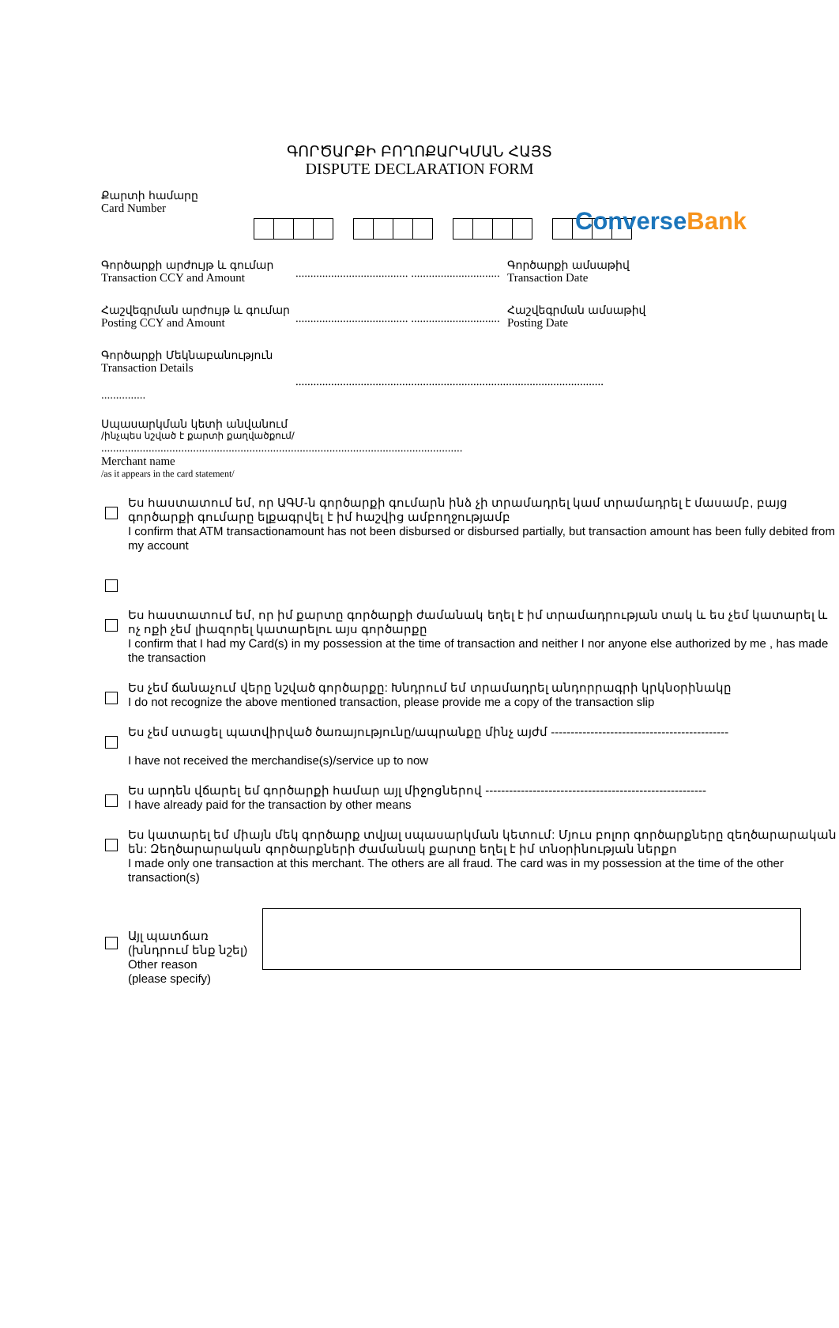Converse Bank
ԳՈՐԾԱՐՔԻ ԲՈՂՈՔԱՐԿՄԱՆ ՀԱՅՏ
DISPUTE DECLARATION FORM
Քարտի համարը
Card Number
Գործարքի արժույթ և գումար
Transaction CCY and Amount
...................................... ..............................
Գործարքի ամսաթիվ
Transaction Date
Հաշվեգրման արժույթ և գումար
Posting CCY and Amount
...................................... ..............................
Հաշվեգրման ամսաթիվ
Posting Date
Գործարքի Մեկնաբանություն
Transaction Details
........................................................................................................
...............
Սպասարկման կետի անվանում
/ինչպես նշված է քարտի քաղվածքում/
..........................................................................................................................
Merchant name
/as it appears in the card statement/
Ես հաստատում եմ, որ ԱԳՄ-ն գործարքի գումարն ինձ չի տրամադրել կամ տրամադրել է մասամբ, բայց գործարքի գումարը ելքագրվել է իմ հաշվից ամբողջությամբ
I confirm that ATM transactionamount has not been disbursed or disbursed partially, but transaction amount has been fully debited from my account
Ես հաստատում եմ, որ իմ քարտը գործարքի ժամանակ եղել է իմ տրամադրության տակ և ես չեմ կատարել և ոչ ոքի չեմ լիազորել կատարելու այս գործարքը
I confirm that I had my Card(s) in my possession at the time of transaction and neither I nor anyone else authorized by me , has made the transaction
Ես չեմ ճանաչում վերը նշված գործարքը: Խնդրում եմ տրամադրել անդորրագրի կրկնօրինակը
I do not recognize the above mentioned transaction, please provide me a copy of the transaction slip
Ես չեմ ստացել պատվիրված ծառայությունը/ապրանքը մինչ այժմ ---------------------------------------------
I have not received the merchandise(s)/service up to now
Ես արդեն վճարել եմ գործարքի համար այլ միջոցներով --------------------------------------------------------
I have already paid for the transaction by other means
Ես կատարել եմ միայն մեկ գործարք տվյալ սպասարկման կետում: Մյուս բոլոր գործարքները զեղծարարական են: Զեղծարարական գործարքների ժամանակ քարտը եղել է իմ տնօրինության ներքո
I made only one transaction at this merchant. The others are all fraud. The card was in my possession at the time of the other transaction(s)
Այլ պատճառ
(խնդրում ենք նշել)
Other reason
(please specify)